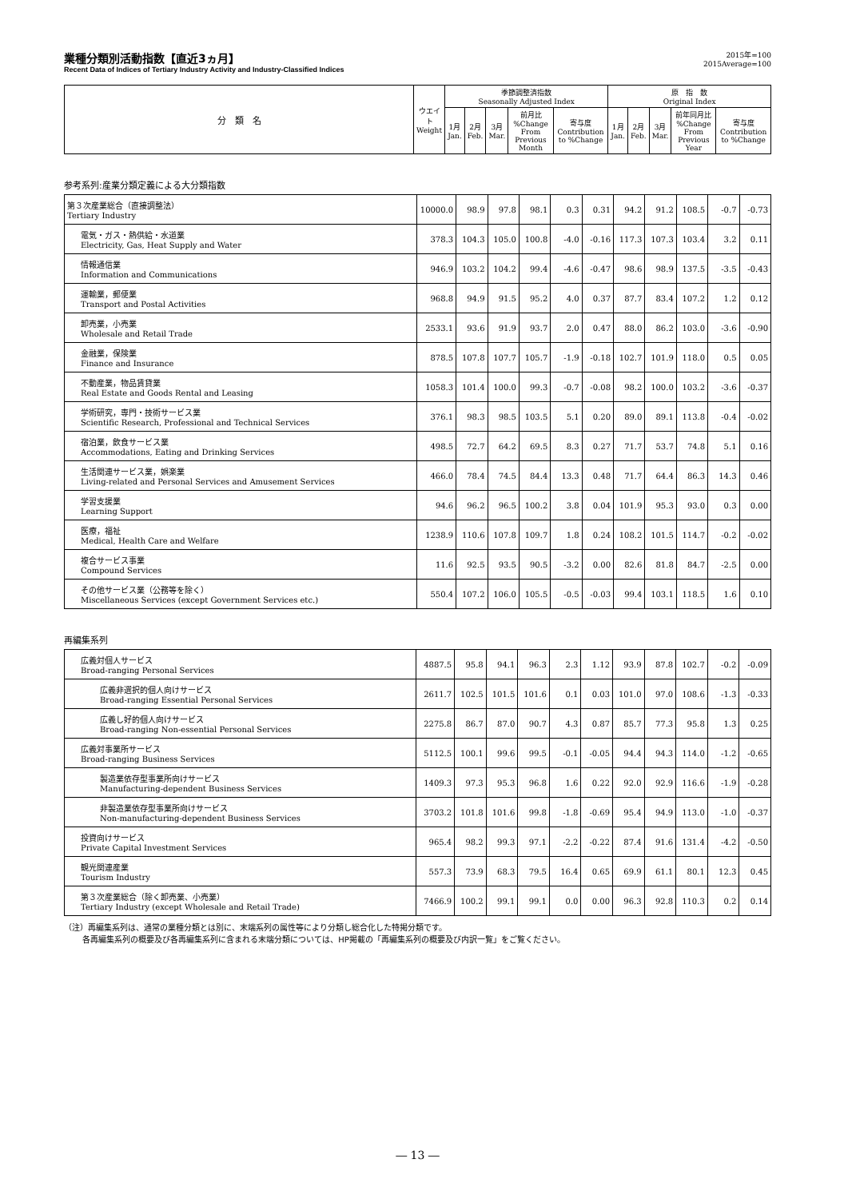業種分類別活動指数【直近3ヵ月】
Recent Data of Indices of Tertiary Industry Activity and Industry-Classified Indices
2015年=100
2015Average=100
| 分 類 名 | ウエイト Weight | 季節調整済指数 Seasonally Adjusted Index | | | | | 原 指 数 Original Index | | | | |
| --- | --- | --- | --- | --- | --- | --- | --- | --- | --- | --- | --- |
| | | 1月 Jan. | 2月 Feb. | 3月 Mar. | 前月比 %Change From Previous Month | 寄与度 Contribution to %Change | 1月 Jan. | 2月 Feb. | 3月 Mar. | 前年同月比 %Change From Previous Year | 寄与度 Contribution to %Change |
参考系列:産業分類定義による大分類指数
| 第３次産業総合（直接調整法） Tertiary Industry | 10000.0 | 98.9 | 97.8 | 98.1 | 0.3 | 0.31 | 94.2 | 91.2 | 108.5 | -0.7 | -0.73 |
| 電気・ガス・熱供給・水道業 Electricity, Gas, Heat Supply and Water | 378.3 | 104.3 | 105.0 | 100.8 | -4.0 | -0.16 | 117.3 | 107.3 | 103.4 | 3.2 | 0.11 |
| 情報通信業 Information and Communications | 946.9 | 103.2 | 104.2 | 99.4 | -4.6 | -0.47 | 98.6 | 98.9 | 137.5 | -3.5 | -0.43 |
| 運輸業，郵便業 Transport and Postal Activities | 968.8 | 94.9 | 91.5 | 95.2 | 4.0 | 0.37 | 87.7 | 83.4 | 107.2 | 1.2 | 0.12 |
| 卸売業，小売業 Wholesale and Retail Trade | 2533.1 | 93.6 | 91.9 | 93.7 | 2.0 | 0.47 | 88.0 | 86.2 | 103.0 | -3.6 | -0.90 |
| 金融業，保険業 Finance and Insurance | 878.5 | 107.8 | 107.7 | 105.7 | -1.9 | -0.18 | 102.7 | 101.9 | 118.0 | 0.5 | 0.05 |
| 不動産業，物品賃貸業 Real Estate and Goods Rental and Leasing | 1058.3 | 101.4 | 100.0 | 99.3 | -0.7 | -0.08 | 98.2 | 100.0 | 103.2 | -3.6 | -0.37 |
| 学術研究，専門・技術サービス業 Scientific Research, Professional and Technical Services | 376.1 | 98.3 | 98.5 | 103.5 | 5.1 | 0.20 | 89.0 | 89.1 | 113.8 | -0.4 | -0.02 |
| 宿泊業，飲食サービス業 Accommodations, Eating and Drinking Services | 498.5 | 72.7 | 64.2 | 69.5 | 8.3 | 0.27 | 71.7 | 53.7 | 74.8 | 5.1 | 0.16 |
| 生活関連サービス業，娯楽業 Living-related and Personal Services and Amusement Services | 466.0 | 78.4 | 74.5 | 84.4 | 13.3 | 0.48 | 71.7 | 64.4 | 86.3 | 14.3 | 0.46 |
| 学習支援業 Learning Support | 94.6 | 96.2 | 96.5 | 100.2 | 3.8 | 0.04 | 101.9 | 95.3 | 93.0 | 0.3 | 0.00 |
| 医療，福祉 Medical, Health Care and Welfare | 1238.9 | 110.6 | 107.8 | 109.7 | 1.8 | 0.24 | 108.2 | 101.5 | 114.7 | -0.2 | -0.02 |
| 複合サービス事業 Compound Services | 11.6 | 92.5 | 93.5 | 90.5 | -3.2 | 0.00 | 82.6 | 81.8 | 84.7 | -2.5 | 0.00 |
| その他サービス業（公務等を除く） Miscellaneous Services (except Government Services etc.) | 550.4 | 107.2 | 106.0 | 105.5 | -0.5 | -0.03 | 99.4 | 103.1 | 118.5 | 1.6 | 0.10 |
再編集系列
| 広義対個人サービス Broad-ranging Personal Services | 4887.5 | 95.8 | 94.1 | 96.3 | 2.3 | 1.12 | 93.9 | 87.8 | 102.7 | -0.2 | -0.09 |
| 広義非選択的個人向けサービス Broad-ranging Essential Personal Services | 2611.7 | 102.5 | 101.5 | 101.6 | 0.1 | 0.03 | 101.0 | 97.0 | 108.6 | -1.3 | -0.33 |
| 広義し好的個人向けサービス Broad-ranging Non-essential Personal Services | 2275.8 | 86.7 | 87.0 | 90.7 | 4.3 | 0.87 | 85.7 | 77.3 | 95.8 | 1.3 | 0.25 |
| 広義対事業所サービス Broad-ranging Business Services | 5112.5 | 100.1 | 99.6 | 99.5 | -0.1 | -0.05 | 94.4 | 94.3 | 114.0 | -1.2 | -0.65 |
| 製造業依存型事業所向けサービス Manufacturing-dependent Business Services | 1409.3 | 97.3 | 95.3 | 96.8 | 1.6 | 0.22 | 92.0 | 92.9 | 116.6 | -1.9 | -0.28 |
| 非製造業依存型事業所向けサービス Non-manufacturing-dependent Business Services | 3703.2 | 101.8 | 101.6 | 99.8 | -1.8 | -0.69 | 95.4 | 94.9 | 113.0 | -1.0 | -0.37 |
| 投資向けサービス Private Capital Investment Services | 965.4 | 98.2 | 99.3 | 97.1 | -2.2 | -0.22 | 87.4 | 91.6 | 131.4 | -4.2 | -0.50 |
| 観光関連産業 Tourism Industry | 557.3 | 73.9 | 68.3 | 79.5 | 16.4 | 0.65 | 69.9 | 61.1 | 80.1 | 12.3 | 0.45 |
| 第３次産業総合（除く卸売業、小売業） Tertiary Industry (except Wholesale and Retail Trade) | 7466.9 | 100.2 | 99.1 | 99.1 | 0.0 | 0.00 | 96.3 | 92.8 | 110.3 | 0.2 | 0.14 |
（注）再編集系列は、通常の業種分類とは別に、末端系列の属性等により分類し総合化した特掲分類です。
　　 各再編集系列の概要及び各再編集系列に含まれる末端分類については、HP掲載の「再編集系列の概要及び内訳一覧」をご覧ください。
― 13 ―